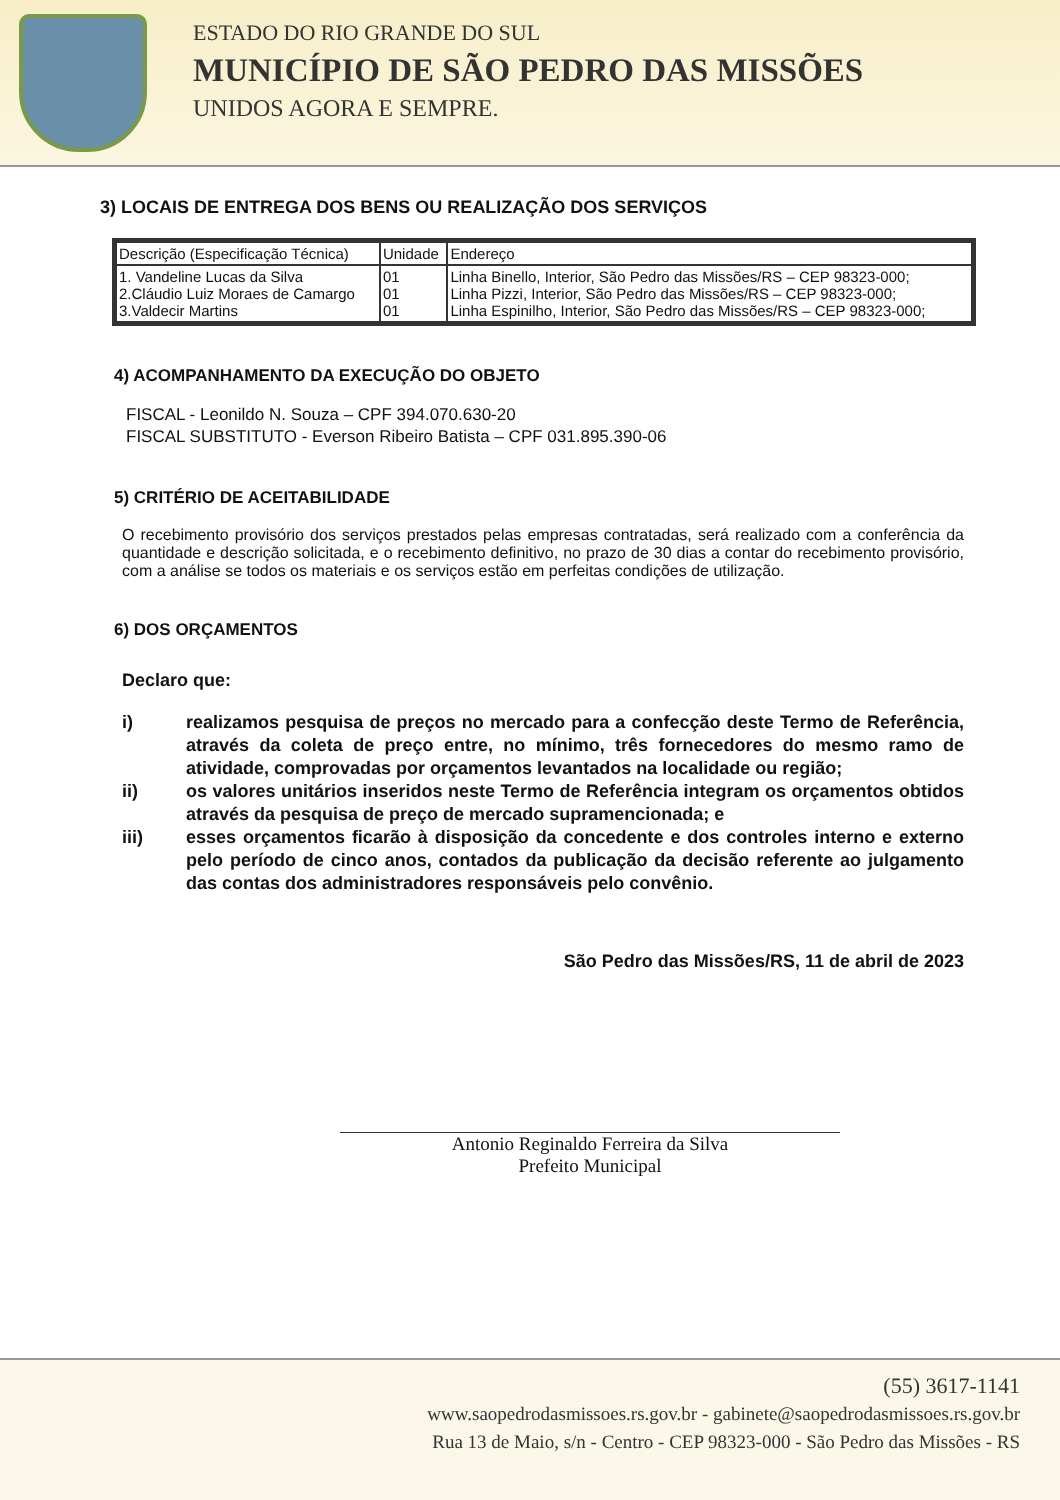ESTADO DO RIO GRANDE DO SUL
MUNICÍPIO DE SÃO PEDRO DAS MISSÕES
UNIDOS AGORA E SEMPRE.
3) LOCAIS DE ENTREGA DOS BENS OU REALIZAÇÃO DOS SERVIÇOS
| Descrição (Especificação Técnica) | Unidade | Endereço |
| --- | --- | --- |
| 1. Vandeline Lucas da Silva 2.Cláudio Luiz Moraes de Camargo 3.Valdecir Martins | 01 01 01 | Linha Binello, Interior, São Pedro das Missões/RS – CEP 98323-000; Linha Pizzi, Interior, São Pedro das Missões/RS – CEP 98323-000; Linha Espinilho, Interior, São Pedro das Missões/RS – CEP 98323-000; |
4) ACOMPANHAMENTO DA EXECUÇÃO DO OBJETO
FISCAL - Leonildo N. Souza – CPF 394.070.630-20
FISCAL SUBSTITUTO - Everson Ribeiro Batista – CPF 031.895.390-06
5) CRITÉRIO DE ACEITABILIDADE
O recebimento provisório dos serviços prestados pelas empresas contratadas, será realizado com a conferência da quantidade e descrição solicitada, e o recebimento definitivo, no prazo de 30 dias a contar do recebimento provisório, com a análise se todos os materiais e os serviços estão em perfeitas condições de utilização.
6) DOS ORÇAMENTOS
Declaro que:
i) realizamos pesquisa de preços no mercado para a confecção deste Termo de Referência, através da coleta de preço entre, no mínimo, três fornecedores do mesmo ramo de atividade, comprovadas por orçamentos levantados na localidade ou região;
ii) os valores unitários inseridos neste Termo de Referência integram os orçamentos obtidos através da pesquisa de preço de mercado supramencionada; e
iii) esses orçamentos ficarão à disposição da concedente e dos controles interno e externo pelo período de cinco anos, contados da publicação da decisão referente ao julgamento das contas dos administradores responsáveis pelo convênio.
São Pedro das Missões/RS, 11 de abril de 2023
Antonio Reginaldo Ferreira da Silva
Prefeito Municipal
(55) 3617-1141
www.saopedrodasmissoes.rs.gov.br - gabinete@saopedrodasmissoes.rs.gov.br
Rua 13 de Maio, s/n - Centro - CEP 98323-000 - São Pedro das Missões - RS